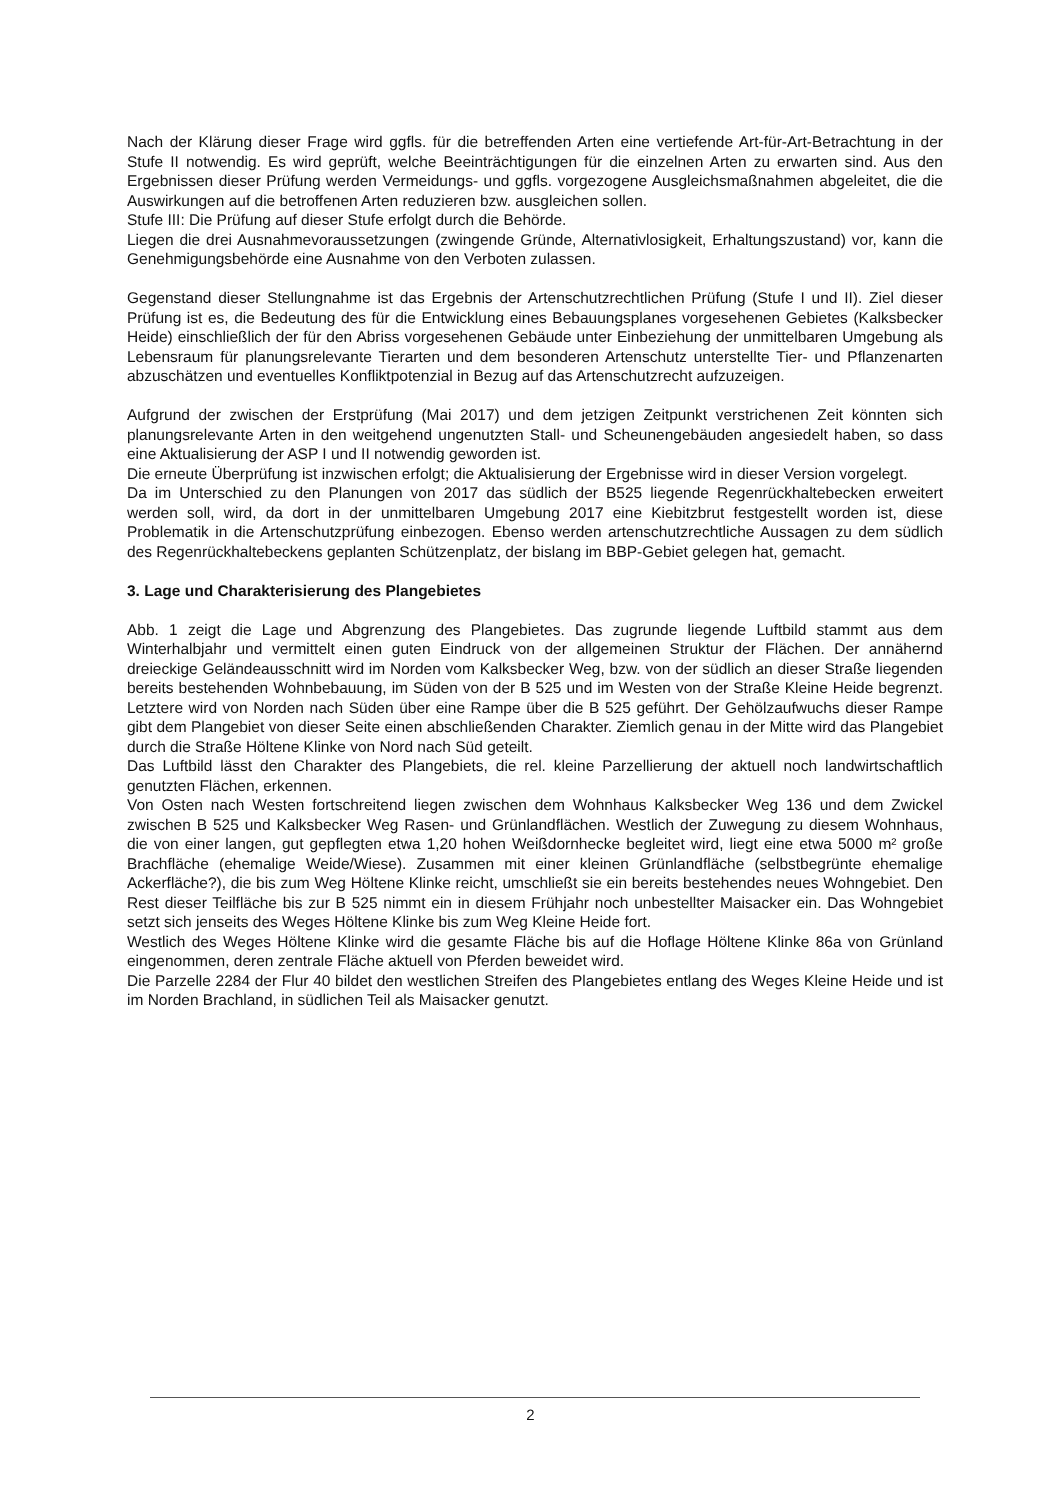Nach der Klärung dieser Frage wird ggfls. für die betreffenden Arten eine vertiefende Art-für-Art-Betrachtung in der Stufe II notwendig. Es wird geprüft, welche Beeinträchtigungen für die einzelnen Arten zu erwarten sind. Aus den Ergebnissen dieser Prüfung werden Vermeidungs- und ggfls. vorgezogene Ausgleichsmaßnahmen abgeleitet, die die Auswirkungen auf die betroffenen Arten reduzieren bzw. ausgleichen sollen.
Stufe III: Die Prüfung auf dieser Stufe erfolgt durch die Behörde.
Liegen die drei Ausnahmevoraussetzungen (zwingende Gründe, Alternativlosigkeit, Erhaltungszustand) vor, kann die Genehmigungsbehörde eine Ausnahme von den Verboten zulassen.
Gegenstand dieser Stellungnahme ist das Ergebnis der Artenschutzrechtlichen Prüfung (Stufe I und II). Ziel dieser Prüfung ist es, die Bedeutung des für die Entwicklung eines Bebauungsplanes vorgesehenen Gebietes (Kalksbecker Heide) einschließlich der für den Abriss vorgesehenen Gebäude unter Einbeziehung der unmittelbaren Umgebung als Lebensraum für planungsrelevante Tierarten und dem besonderen Artenschutz unterstellte Tier- und Pflanzenarten abzuschätzen und eventuelles Konfliktpotenzial in Bezug auf das Artenschutzrecht aufzuzeigen.
Aufgrund der zwischen der Erstprüfung (Mai 2017) und dem jetzigen Zeitpunkt verstrichenen Zeit könnten sich planungsrelevante Arten in den weitgehend ungenutzten Stall- und Scheunengebäuden angesiedelt haben, so dass eine Aktualisierung der ASP I und II notwendig geworden ist.
Die erneute Überprüfung ist inzwischen erfolgt; die Aktualisierung der Ergebnisse wird in dieser Version vorgelegt.
Da im Unterschied zu den Planungen von 2017 das südlich der B525 liegende Regenrückhaltebecken erweitert werden soll, wird, da dort in der unmittelbaren Umgebung 2017 eine Kiebitzbrut festgestellt worden ist, diese Problematik in die Artenschutzprüfung einbezogen. Ebenso werden artenschutzrechtliche Aussagen zu dem südlich des Regenrückhaltebeckens geplanten Schützenplatz, der bislang im BBP-Gebiet gelegen hat, gemacht.
3. Lage und Charakterisierung des Plangebietes
Abb. 1 zeigt die Lage und Abgrenzung des Plangebietes. Das zugrunde liegende Luftbild stammt aus dem Winterhalbjahr und vermittelt einen guten Eindruck von der allgemeinen Struktur der Flächen. Der annähernd dreieckige Geländeausschnitt wird im Norden vom Kalksbecker Weg, bzw. von der südlich an dieser Straße liegenden bereits bestehenden Wohnbebauung, im Süden von der B 525 und im Westen von der Straße Kleine Heide begrenzt. Letztere wird von Norden nach Süden über eine Rampe über die B 525 geführt. Der Gehölzaufwuchs dieser Rampe gibt dem Plangebiet von dieser Seite einen abschließenden Charakter. Ziemlich genau in der Mitte wird das Plangebiet durch die Straße Höltene Klinke von Nord nach Süd geteilt.
Das Luftbild lässt den Charakter des Plangebiets, die rel. kleine Parzellierung der aktuell noch landwirtschaftlich genutzten Flächen, erkennen.
Von Osten nach Westen fortschreitend liegen zwischen dem Wohnhaus Kalksbecker Weg 136 und dem Zwickel zwischen B 525 und Kalksbecker Weg Rasen- und Grünlandflächen. Westlich der Zuwegung zu diesem Wohnhaus, die von einer langen, gut gepflegten etwa 1,20 hohen Weißdornhecke begleitet wird, liegt eine etwa 5000 m² große Brachfläche (ehemalige Weide/Wiese). Zusammen mit einer kleinen Grünlandfläche (selbstbegrünte ehemalige Ackerfläche?), die bis zum Weg Höltene Klinke reicht, umschließt sie ein bereits bestehendes neues Wohngebiet. Den Rest dieser Teilfläche bis zur B 525 nimmt ein in diesem Frühjahr noch unbestellter Maisacker ein. Das Wohngebiet setzt sich jenseits des Weges Höltene Klinke bis zum Weg Kleine Heide fort.
Westlich des Weges Höltene Klinke wird die gesamte Fläche bis auf die Hoflage Höltene Klinke 86a von Grünland eingenommen, deren zentrale Fläche aktuell von Pferden beweidet wird.
Die Parzelle 2284 der Flur 40 bildet den westlichen Streifen des Plangebietes entlang des Weges Kleine Heide und ist im Norden Brachland, in südlichen Teil als Maisacker genutzt.
2